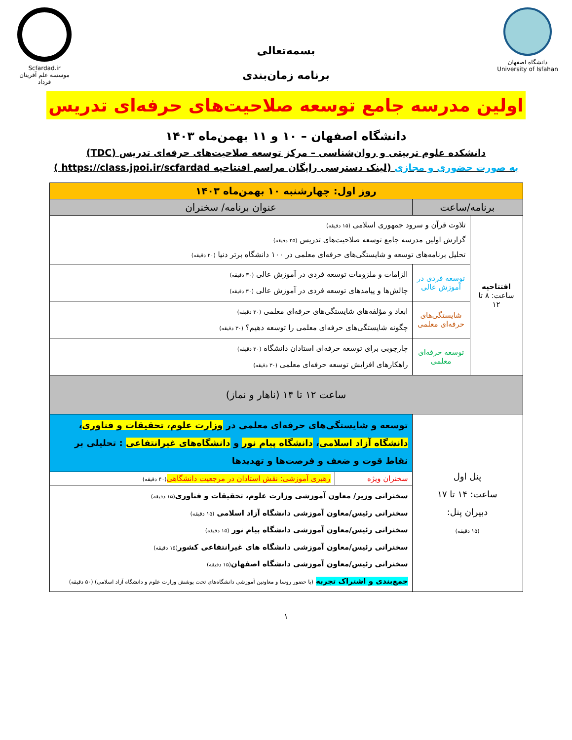دانشگاه اصفهان
University of Isfahan
بسمه‌تعالی
برنامه زمان‌بندی
Scfardad.ir
موسسه علم آفرینان فرداد
اولین مدرسه جامع توسعه صلاحیت‌های حرفه‌ای تدریس
دانشگاه اصفهان – ۱۰ و ۱۱ بهمن‌ماه ۱۴۰۳
دانشکده علوم تربیتی و روان‌شناسی – مرکز توسعه صلاحیت‌های حرفه‌ای تدریس (TDC)
به صورت حضوری و مجازی (لینک دسترسی رایگان مراسم افتتاحیه https://class.jpoi.ir/scfardad )
| روز اول: چهارشنبه ۱۰ بهمن‌ماه ۱۴۰۳ | | | |
| برنامه/ساعت | | عنوان برنامه/ سخنران | |
| افتتاحیه ساعت: ۸ تا ۱۲ | تلاوت قرآن و سرود جمهوری اسلامی (۱۵ دقیقه) گزارش اولین مدرسه جامع توسعه صلاحیت‌های تدریس (۲۵ دقیقه) تحلیل برنامه‌های توسعه و شایستگی‌های حرفه‌ای معلمی در ۱۰۰ دانشگاه برتر دنیا (۲۰ دقیقه) | | |
| | توسعه فردی در آموزش عالی | الزامات و ملزومات توسعه فردی در آموزش عالی (۳۰ دقیقه) چالش‌ها و پیامدهای توسعه فردی در آموزش عالی (۳۰ دقیقه) | |
| | شایستگی‌های حرفه‌ای معلمی | ابعاد و مؤلفه‌های شایستگی‌های حرفه‌ای معلمی (۳۰ دقیقه) چگونه شایستگی‌های حرفه‌ای معلمی را توسعه دهیم؟ (۳۰ دقیقه) | |
| | توسعه حرفه‌ای معلمی | چارچوبی برای توسعه حرفه‌ای استادان دانشگاه (۳۰ دقیقه) راهکارهای افزایش توسعه حرفه‌ای معلمی (۳۰ دقیقه) | |
| ساعت ۱۲ تا ۱۴ (ناهار و نماز) | | | |
| پنل اول ساعت: ۱۴ تا ۱۷ دبیران پنل: (۱۵ دقیقه) | | توسعه و شایستگی‌های حرفه‌ای معلمی در وزارت علوم، تحقیقات و فناوری ، دانشگاه آزاد اسلامی ، دانشگاه پیام نور و دانشگاه‌های غیرانتفاعی : تحلیلی بر نقاط قوت و ضعف و فرصت‌ها و تهدیدها | |
| | | سخنران ویژه | رهبری آموزشی: نقش استادان در مرجعیت دانشگاهی (۴۰ دقیقه) |
| | | سخنرانی وزیر/ معاون آموزشی وزارت علوم، تحقیقات و فناوری (۱۵ دقیقه) سخنرانی رئیس/معاون آموزشی دانشگاه آزاد اسلامی (۱۵ دقیقه) سخنرانی رئیس/معاون آموزشی دانشگاه پیام نور (۱۵ دقیقه) سخنرانی رئیس/معاون آموزشی دانشگاه های غیرانتفاعی کشور (۱۵ دقیقه) سخنرانی رئیس/معاون آموزشی دانشگاه اصفهان (۱۵ دقیقه) جمع‌بندی و اشتراک تجربه (با حضور روسا و معاونین آموزشی دانشگاه‌های تحت پوشش وزارت علوم و دانشگاه آزاد اسلامی) (۵۰ دقیقه) | |
۱